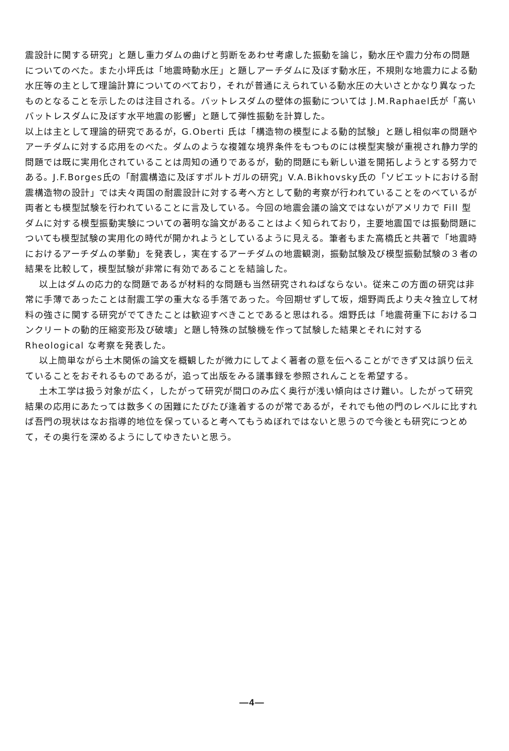震設計に関する研究」と題し重力ダムの曲げと剪断をあわせ考慮した振動を論じ，動水圧や震力分布の問題についてのべた。また小坪氏は「地震時動水圧」と題しアーチダムに及ぼす動水圧，不規則な地震力による動水圧等の主として理論計算についてのべており，それが普通にえられている動水圧の大いさとかなり異なったものとなることを示したのは注目される。バットレスダムの壁体の振動については J.M.Raphael氏が「高いバットレスダムに及ぼす水平地震の影響」と題して弾性振動を計算した。
以上は主として理論的研究であるが，G.Oberti 氏は「構造物の模型による動的試験」と題し相似率の問題やアーチダムに対する応用をのべた。ダムのような複雑な境界条件をもつものには模型実験が重視され静力学的問題では既に実用化されていることは周知の通りであるが，動的問題にも新しい道を開拓しようとする努力である。J.F.Borges氏の「耐震構造に及ぼすポルトガルの研究」V.A.Bikhovsky氏の「ソビエットにおける耐震構造物の設計」では夫々両国の耐震設計に対する考へ方として動的考察が行われていることをのべているが両者とも模型試験を行われていることに言及している。今回の地震会議の論文ではないがアメリカで Fill 型ダムに対する模型振動実験についての著明な論文があることはよく知られており，主要地震国では振動問題についても模型試験の実用化の時代が開かれようとしているように見える。筆者もまた高橋氏と共著で「地震時におけるアーチダムの挙動」を発表し，実在するアーチダムの地震観測，振動試験及び模型振動試験の３者の結果を比較して，模型試験が非常に有効であることを結論した。
以上はダムの応力的な問題であるが材料的な問題も当然研究されねばならない。従来この方面の研究は非常に手薄であったことは耐震工学の重大なる手落であった。今回期せずして坂，畑野両氏より夫々独立して材料の強さに関する研究がでてきたことは歓迎すべきことであると思はれる。畑野氏は「地震荷重下におけるコンクリートの動的圧縮変形及び破壊」と題し特殊の試験機を作って試験した結果とそれに対する Rheological な考察を発表した。
以上簡単ながら土木関係の論文を概観したが微力にしてよく著者の意を伝へることができず又は誤り伝えていることをおそれるものであるが，追って出版をみる議事録を参照されんことを希望する。
土木工学は扱う対象が広く，したがって研究が間口のみ広く奥行が浅い傾向はさけ難い。したがって研究結果の応用にあたっては数多くの困難にたびたび逢着するのが常であるが，それでも他の門のレベルに比すれば吾門の現状はなお指導的地位を保っていると考へてもうぬぼれではないと思うので今後とも研究につとめて，その奥行を深めるようにしてゆきたいと思う。
—4—